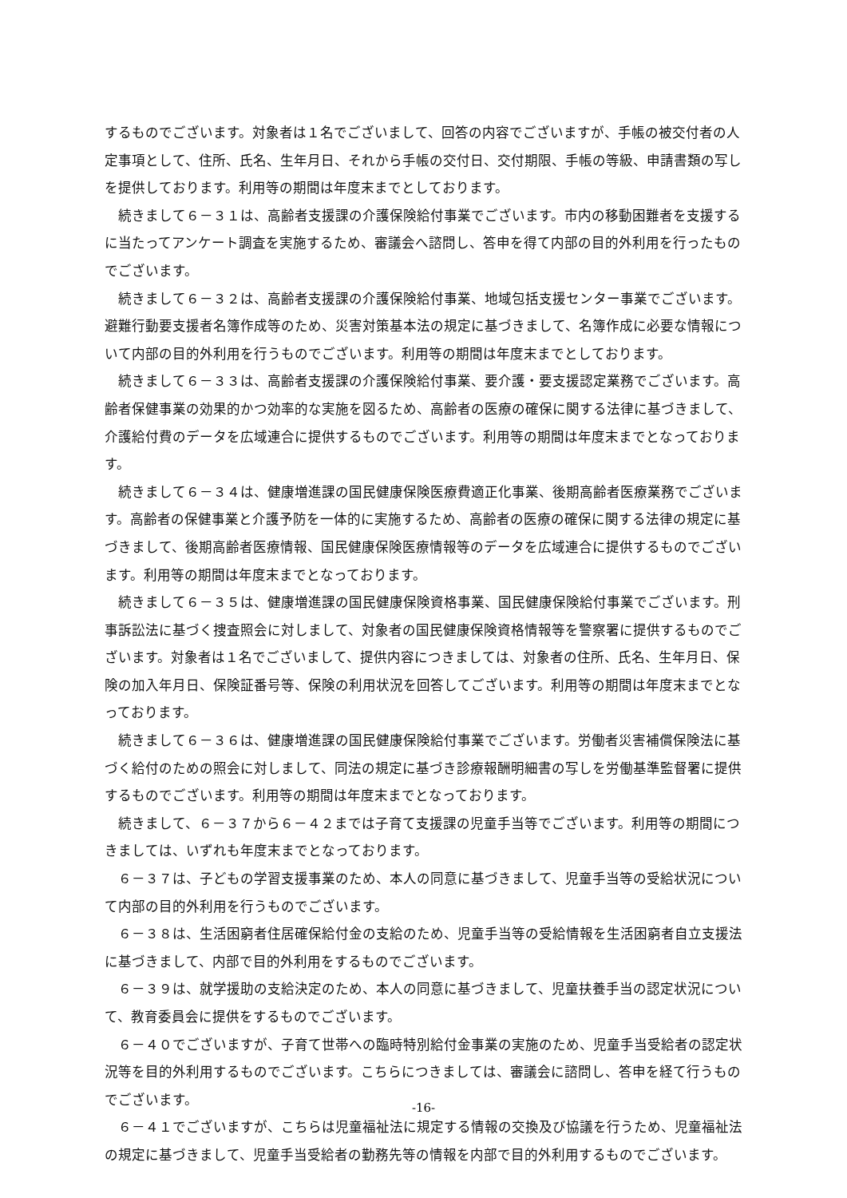するものでございます。対象者は１名でございまして、回答の内容でございますが、手帳の被交付者の人定事項として、住所、氏名、生年月日、それから手帳の交付日、交付期限、手帳の等級、申請書類の写しを提供しております。利用等の期間は年度末までとしております。
続きまして６－３１は、高齢者支援課の介護保険給付事業でございます。市内の移動困難者を支援するに当たってアンケート調査を実施するため、審議会へ諮問し、答申を得て内部の目的外利用を行ったものでございます。
続きまして６－３２は、高齢者支援課の介護保険給付事業、地域包括支援センター事業でございます。避難行動要支援者名簿作成等のため、災害対策基本法の規定に基づきまして、名簿作成に必要な情報について内部の目的外利用を行うものでございます。利用等の期間は年度末までとしております。
続きまして６－３３は、高齢者支援課の介護保険給付事業、要介護・要支援認定業務でございます。高齢者保健事業の効果的かつ効率的な実施を図るため、高齢者の医療の確保に関する法律に基づきまして、介護給付費のデータを広域連合に提供するものでございます。利用等の期間は年度末までとなっております。
続きまして６－３４は、健康増進課の国民健康保険医療費適正化事業、後期高齢者医療業務でございます。高齢者の保健事業と介護予防を一体的に実施するため、高齢者の医療の確保に関する法律の規定に基づきまして、後期高齢者医療情報、国民健康保険医療情報等のデータを広域連合に提供するものでございます。利用等の期間は年度末までとなっております。
続きまして６－３５は、健康増進課の国民健康保険資格事業、国民健康保険給付事業でございます。刑事訴訟法に基づく捜査照会に対しまして、対象者の国民健康保険資格情報等を警察署に提供するものでございます。対象者は１名でございまして、提供内容につきましては、対象者の住所、氏名、生年月日、保険の加入年月日、保険証番号等、保険の利用状況を回答してございます。利用等の期間は年度末までとなっております。
続きまして６－３６は、健康増進課の国民健康保険給付事業でございます。労働者災害補償保険法に基づく給付のための照会に対しまして、同法の規定に基づき診療報酬明細書の写しを労働基準監督署に提供するものでございます。利用等の期間は年度末までとなっております。
続きまして、６－３７から６－４２までは子育て支援課の児童手当等でございます。利用等の期間につきましては、いずれも年度末までとなっております。
６－３７は、子どもの学習支援事業のため、本人の同意に基づきまして、児童手当等の受給状況について内部の目的外利用を行うものでございます。
６－３８は、生活困窮者住居確保給付金の支給のため、児童手当等の受給情報を生活困窮者自立支援法に基づきまして、内部で目的外利用をするものでございます。
６－３９は、就学援助の支給決定のため、本人の同意に基づきまして、児童扶養手当の認定状況について、教育委員会に提供をするものでございます。
６－４０でございますが、子育て世帯への臨時特別給付金事業の実施のため、児童手当受給者の認定状況等を目的外利用するものでございます。こちらにつきましては、審議会に諮問し、答申を経て行うものでございます。
６－４１でございますが、こちらは児童福祉法に規定する情報の交換及び協議を行うため、児童福祉法の規定に基づきまして、児童手当受給者の勤務先等の情報を内部で目的外利用するものでございます。
-16-